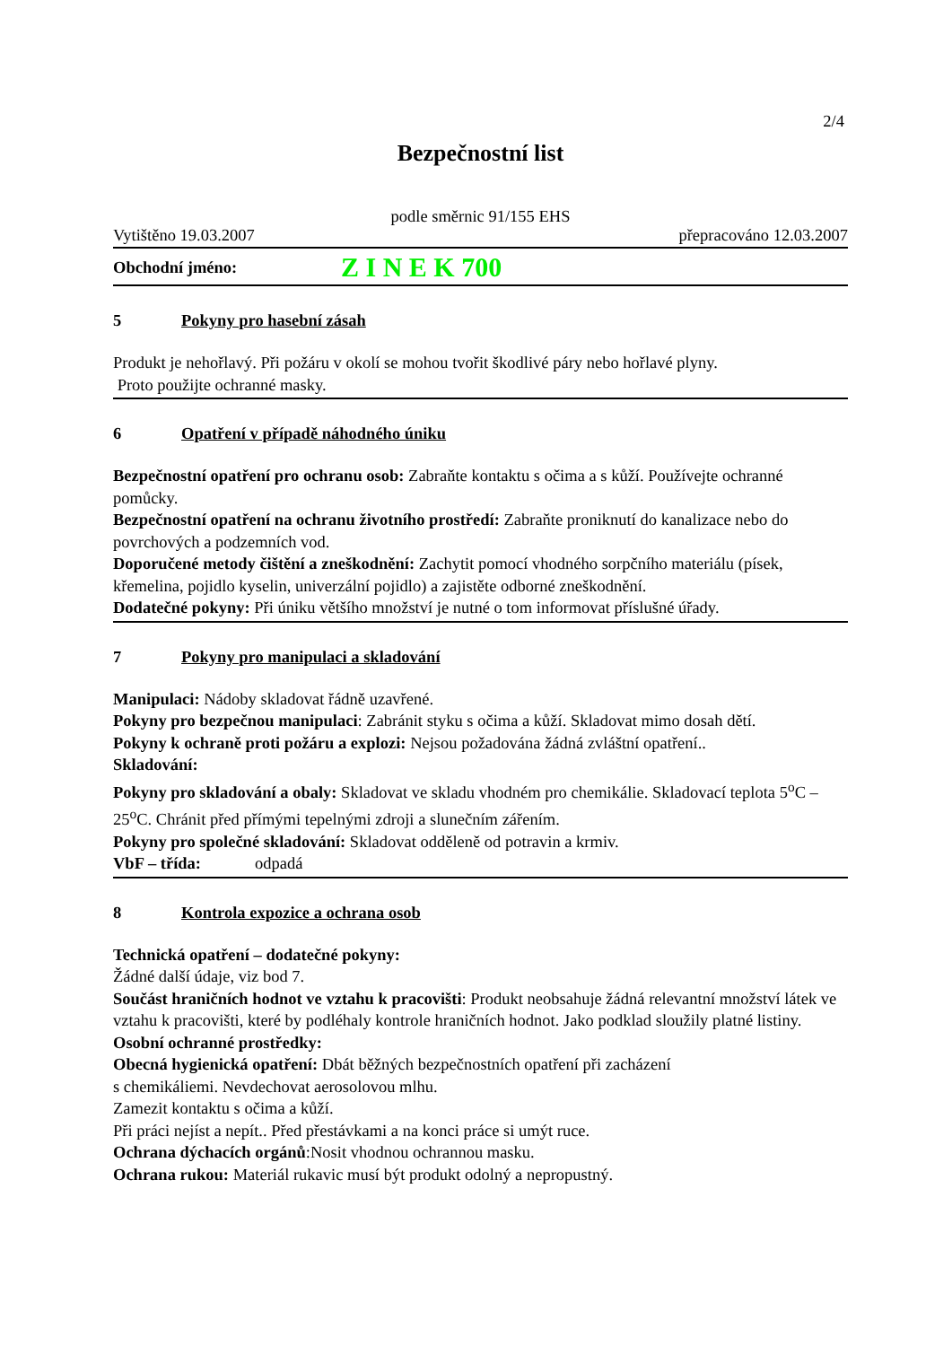2/4
Bezpečnostní list
podle směrnic 91/155 EHS
Vytištěno 19.03.2007 přepracováno 12.03.2007
Obchodní jméno: Z I N E K 700
5 Pokyny pro hasební zásah
Produkt je nehořlavý. Při požáru v okolí se mohou tvořit škodlivé páry nebo hořlavé plyny.
Proto použijte ochranné masky.
6 Opatření v případě náhodného úniku
Bezpečnostní opatření pro ochranu osob: Zabraňte kontaktu s očima a s kůží. Používejte ochranné pomůcky.
Bezpečnostní opatření na ochranu životního prostředí: Zabraňte proniknutí do kanalizace nebo do povrchových a podzemních vod.
Doporučené metody čištění a zneškodnění: Zachytit pomocí vhodného sorpčního materiálu (písek, křemelina, pojidlo kyselin, univerzální pojidlo) a zajistěte odborné zneškodnění.
Dodatečné pokyny: Při úniku většího množství je nutné o tom informovat příslušné úřady.
7 Pokyny pro manipulaci a skladování
Manipulaci: Nádoby skladovat řádně uzavřené.
Pokyny pro bezpečnou manipulaci: Zabránit styku s očima a kůží. Skladovat mimo dosah dětí.
Pokyny k ochraně proti požáru a explozi: Nejsou požadována žádná zvláštní opatření..
Skladování:
Pokyny pro skladování a obaly: Skladovat ve skladu vhodném pro chemikálie. Skladovací teplota 5<sup>o</sup>C – 25<sup>o</sup>C. Chránit před přímými tepelnými zdroji a slunečním zářením.
Pokyny pro společné skladování: Skladovat odděleně od potravin a krmiv.
VbF – třída: odpadá
8 Kontrola expozice a ochrana osob
Technická opatření – dodatečné pokyny:
Žádné další údaje, viz bod 7.
Součást hraničních hodnot ve vztahu k pracovišti: Produkt neobsahuje žádná relevantní množství látek ve vztahu k pracovišti, které by podléhaly kontrole hraničních hodnot. Jako podklad sloužily platné listiny.
Osobní ochranné prostředky:
Obecná hygienická opatření: Dbát běžných bezpečnostních opatření při zacházení
s chemikáliemi. Nevdechovat aerosolovou mlhu.
Zamezit kontaktu s očima a kůží.
Při práci nejíst a nepít.. Před přestávkami a na konci práce si umýt ruce.
Ochrana dýchacích orgánů:Nosit vhodnou ochrannou masku.
Ochrana rukou: Materiál rukavic musí být produkt odolný a nepropustný.